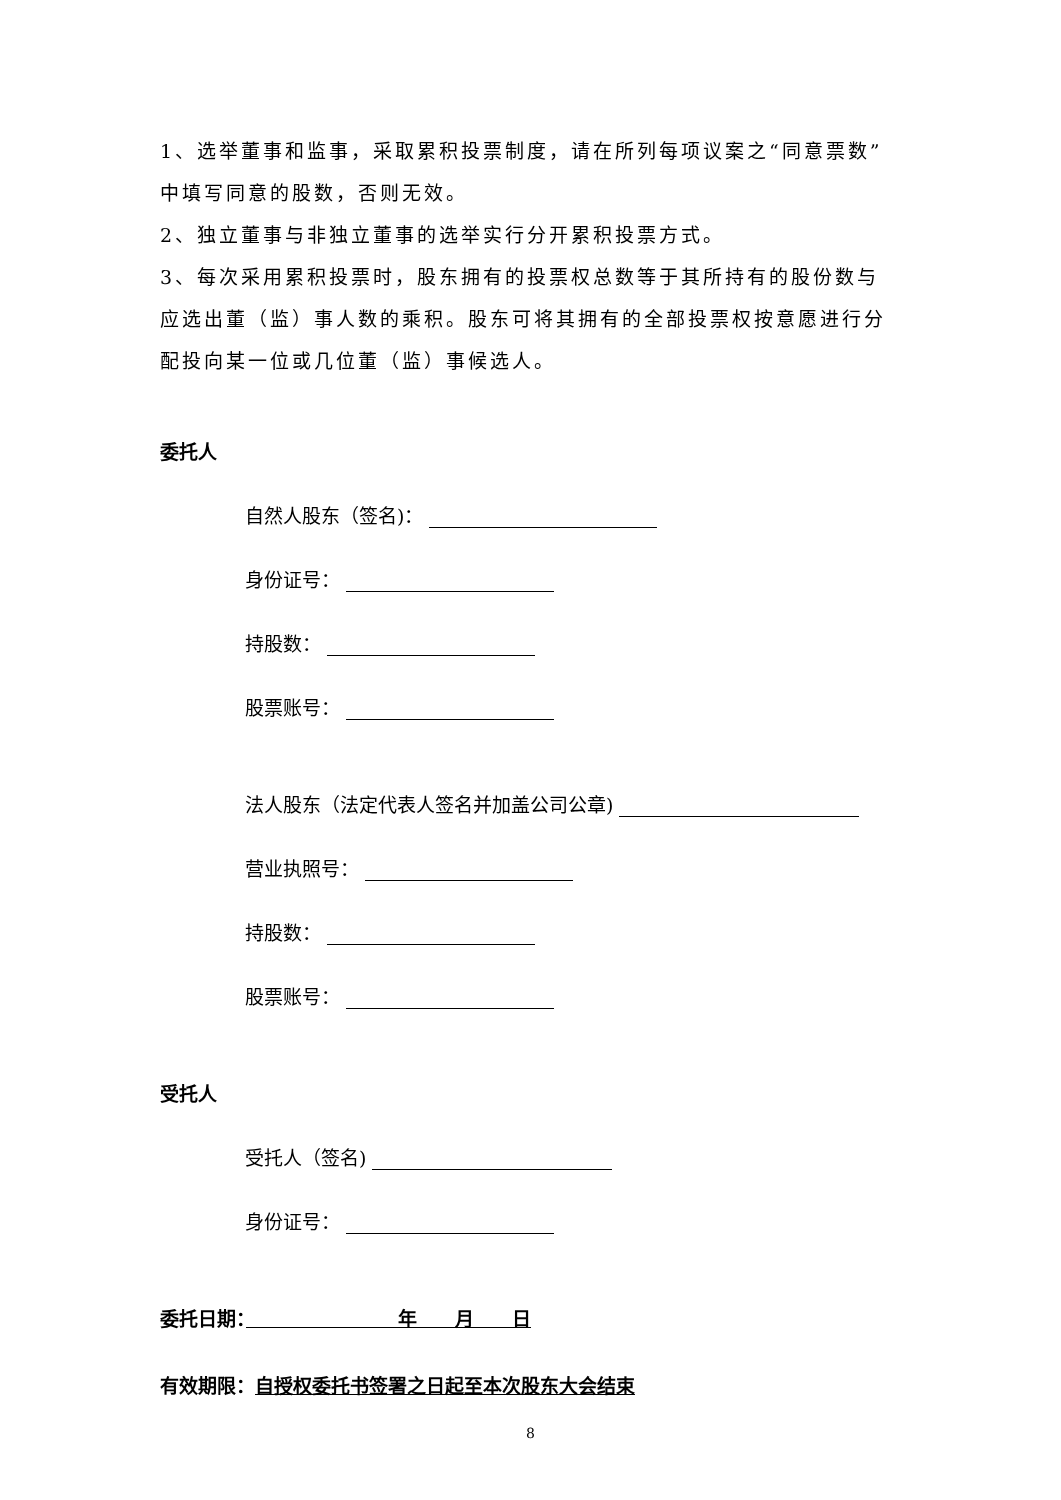1、选举董事和监事，采取累积投票制度，请在所列每项议案之“同意票数”中填写同意的股数，否则无效。
2、独立董事与非独立董事的选举实行分开累积投票方式。
3、每次采用累积投票时，股东拥有的投票权总数等于其所持有的股份数与应选出董（监）事人数的乘积。股东可将其拥有的全部投票权按意愿进行分配投向某一位或几位董（监）事候选人。
委托人
自然人股东（签名)：
身份证号：
持股数：
股票账号：
法人股东（法定代表人签名并加盖公司公章)
营业执照号：
持股数：
股票账号：
受托人
受托人（签名)
身份证号：
委托日期：　　　　　　　　年　　月　　日
有效期限：自授权委托书签署之日起至本次股东大会结束
8